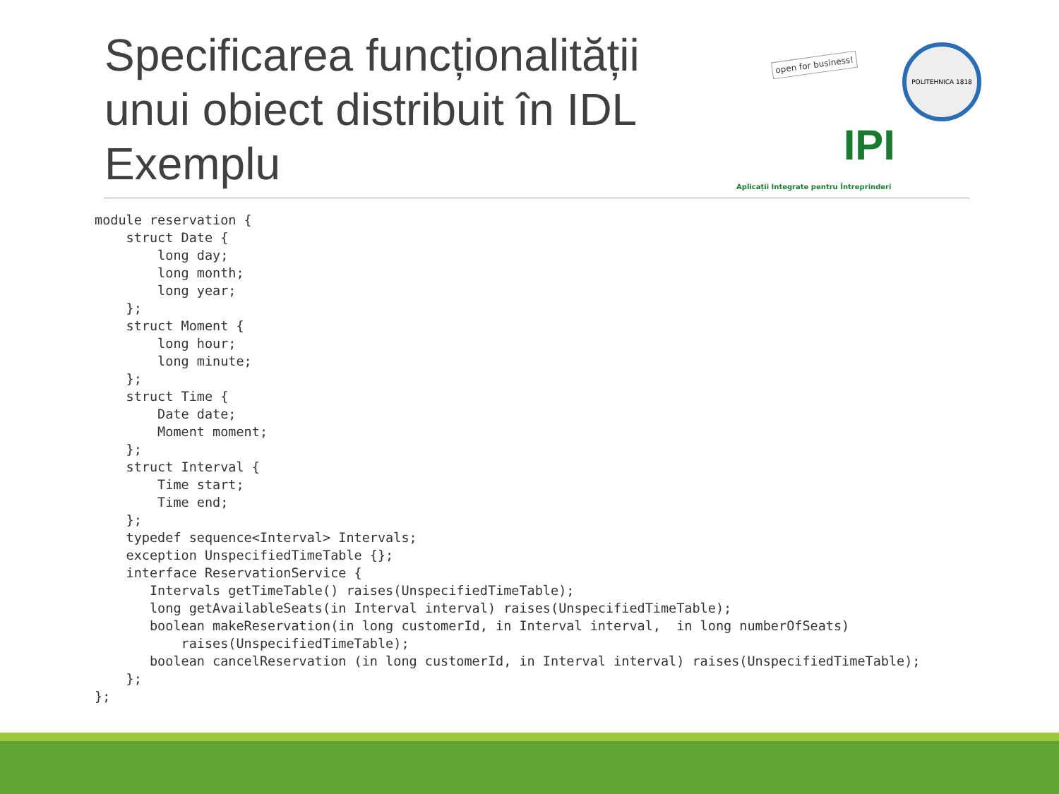Specificarea funcționalității
unui obiect distribuit în IDL
Exemplu
open for business!
IPI
Aplicații Integrate pentru Întreprinderi
POLITEHNICA 1818
module reservation {
    struct Date {
        long day;
        long month;
        long year;
    };
    struct Moment {
        long hour;
        long minute;
    };
    struct Time {
        Date date;
        Moment moment;
    };
    struct Interval {
        Time start;
        Time end;
    };
    typedef sequence<Interval> Intervals;
    exception UnspecifiedTimeTable {};
    interface ReservationService {
       Intervals getTimeTable() raises(UnspecifiedTimeTable);
       long getAvailableSeats(in Interval interval) raises(UnspecifiedTimeTable);
       boolean makeReservation(in long customerId, in Interval interval,  in long numberOfSeats)
           raises(UnspecifiedTimeTable);
       boolean cancelReservation (in long customerId, in Interval interval) raises(UnspecifiedTimeTable);
    };
};